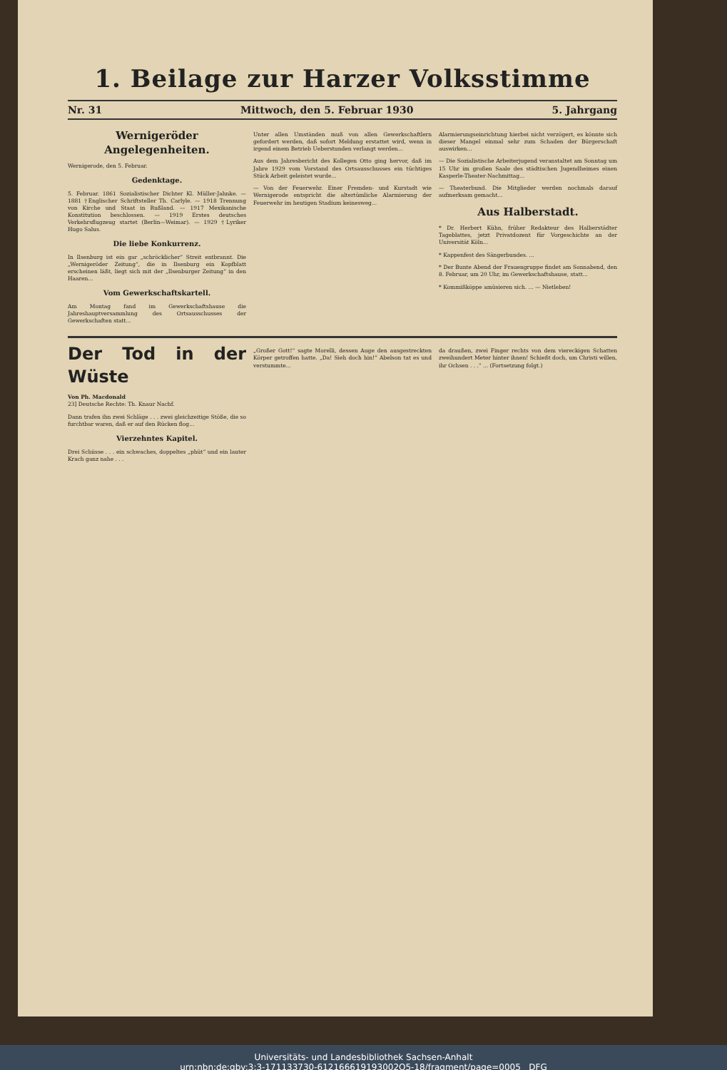1. Beilage zur Harzer Volksstimme
Nr. 31 Mittwoch, den 5. Februar 1930 5. Jahrgang
Wernigeröder Angelegenheiten.
Wernigerode, den 5. Februar.
Gedenktage.
5. Februar. 1861 Sozialistischer Dichter Kl. Müller-Jahnke. — 1881 †Englischer Schriftsteller Th. Carlyle. — 1918 Trennung von Kirche und Staat in Rußland. — 1917 Mexikanische Konstitution beschlossen. — 1919 Erstes deutsches Verkehrsflugzeug startet (Berlin—Weimar). — 1929 †Lyriker Hugo Salus.
Die liebe Konkurrenz.
In Ilsenburg ist ein gar „schröcklicher“ Streit entbrannt. Die „Wernigeröder Zeitung“, die in Ilsenburg ein Kopfblatt erscheinen läßt, liegt sich mit der „Ilsenburger Zeitung“ in den Haaren...
Vom Gewerkschaftskartell.
Am Montag fand im Gewerkschaftshause die Jahreshauptversammlung des Ortsausschusses der Gewerkschaften statt...
Unter allen Umständen muß von allen Gewerkschaftlern gefordert werden, daß sofort Meldung erstattet wird, wenn in irgend einem Betrieb Ueberstunden verlangt werden...
Aus dem Jahresbericht des Kollegen Otto ging hervor, daß im Jahre 1929 vom Vorstand des Ortsausschusses ein tüchtiges Stück Arbeit geleistet wurde...
— Von der Feuerwehr. Einer Fremden- und Kurstadt wie Wernigerode entspricht die altertümliche Alarmierung der Feuerwehr im heutigen Stadium keinesweg...
Alarmierungseinrichtung hierbei nicht verzögert, es könnte sich dieser Mangel einmal sehr zum Schaden der Bürgerschaft auswirken...
— Die Sozialistische Arbeiterjugend veranstaltet am Sonntag um 15 Uhr im großen Saale des städtischen Jugendheimes einen Kasperle-Theater-Nachmittag...
— Theaterbund. Die Mitglieder werden nochmals darauf aufmerksam gemacht...
Aus Halberstadt.
* Dr. Herbert Kühn, früher Redakteur des Halberstädter Tageblattes, jetzt Privatdozent für Vorgeschichte an der Universität Köln...
* Kappenfest des Sängerbundes. ...
* Der Bunte Abend der Frauengruppe findet am Sonnabend, den 8. Februar, um 20 Uhr, im Gewerkschaftshause, statt...
* Kommißköppe amüsieren sich. ... — Nietleben!
Der Tod in der Wüste
Von Ph. Macdonald
23] Deutsche Rechte: Th. Knaur Nachf.
Dann trafen ihn zwei Schläge . . . zwei gleichzeitige Stöße, die so furchtbar waren, daß er auf den Rücken flog...
Vierzehntes Kapitel.
Drei Schüsse . . . ein schwaches, doppeltes „phüt“ und ein lauter Krach ganz nahe . . .
„Großer Gott!“ sagte Morelli, dessen Auge den ausgestreckten Körper getroffen hatte. „Da! Sieh doch hin!“ Abelson tat es und verstummte...
da draußen, zwei Finger rechts von dem viereckigen Schatten zweihundert Meter hinter ihnen! Schießt doch, um Christi willen, ihr Ochsen . . .“ ... (Fortsetzung folgt.)
Universitäts- und Landesbibliothek Sachsen-Anhalt
urn:nbn:de:gbv:3:3-171133730-612166619193002O5-18/fragment/page=0005 DFG